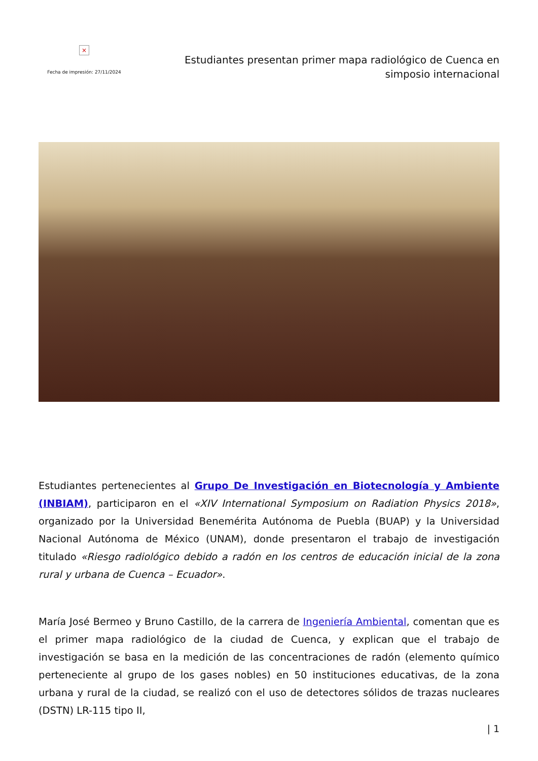×
Fecha de impresión: 27/11/2024
Estudiantes presentan primer mapa radiológico de Cuenca en
simposio internacional
Estudiantes pertenecientes al Grupo De Investigación en Biotecnología y Ambiente (INBIAM), participaron en el «XIV International Symposium on Radiation Physics 2018», organizado por la Universidad Benemérita Autónoma de Puebla (BUAP) y la Universidad Nacional Autónoma de México (UNAM), donde presentaron el trabajo de investigación titulado «Riesgo radiológico debido a radón en los centros de educación inicial de la zona rural y urbana de Cuenca – Ecuador».
María José Bermeo y Bruno Castillo, de la carrera de Ingeniería Ambiental, comentan que es el primer mapa radiológico de la ciudad de Cuenca, y explican que el trabajo de investigación se basa en la medición de las concentraciones de radón (elemento químico perteneciente al grupo de los gases nobles) en 50 instituciones educativas, de la zona urbana y rural de la ciudad, se realizó con el uso de detectores sólidos de trazas nucleares (DSTN) LR-115 tipo II,
| 1